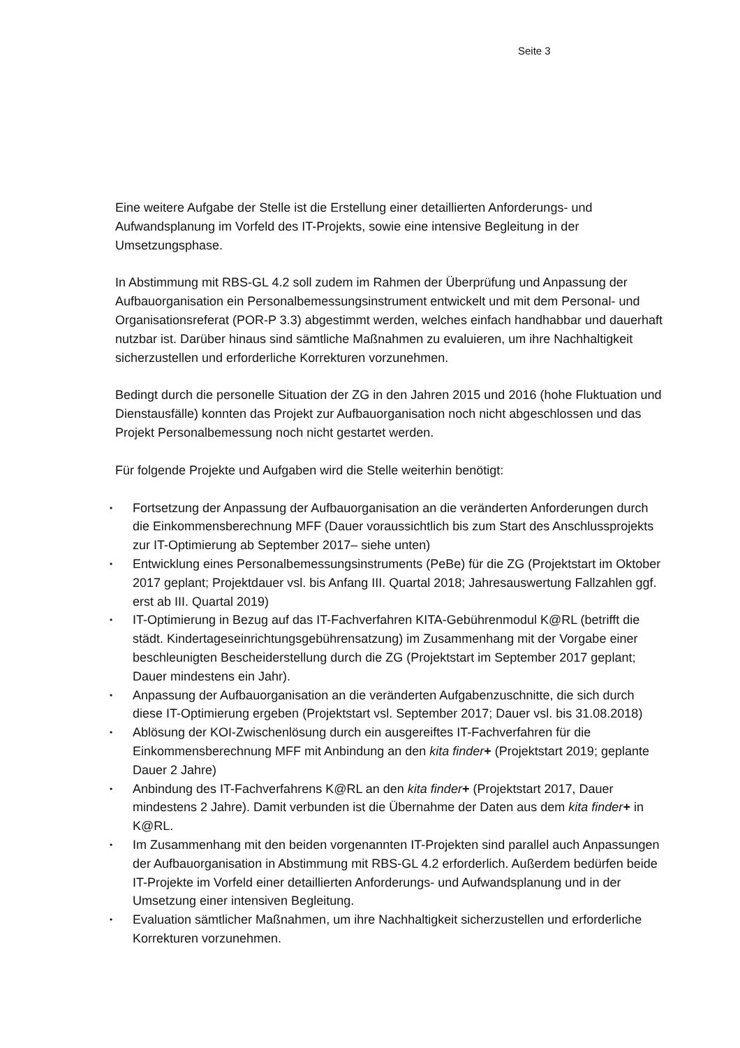Seite 3
Eine weitere Aufgabe der Stelle ist die Erstellung einer detaillierten Anforderungs- und Aufwandsplanung im Vorfeld des IT-Projekts, sowie eine intensive Begleitung in der Umsetzungsphase.
In Abstimmung mit RBS-GL 4.2 soll zudem im Rahmen der Überprüfung und Anpassung der Aufbauorganisation ein Personalbemessungsinstrument entwickelt und mit dem Personal- und Organisationsreferat (POR-P 3.3) abgestimmt werden, welches einfach handhabbar und dauerhaft nutzbar ist. Darüber hinaus sind sämtliche Maßnahmen zu evaluieren, um ihre Nachhaltigkeit sicherzustellen und erforderliche Korrekturen vorzunehmen.
Bedingt durch die personelle Situation der ZG in den Jahren 2015 und 2016 (hohe Fluktuation und Dienstausfälle) konnten das Projekt zur Aufbauorganisation noch nicht abgeschlossen und das Projekt Personalbemessung noch nicht gestartet werden.
Für folgende Projekte und Aufgaben wird die Stelle weiterhin benötigt:
• Fortsetzung der Anpassung der Aufbauorganisation an die veränderten Anforderungen durch die Einkommensberechnung MFF (Dauer voraussichtlich bis zum Start des Anschlussprojekts zur IT-Optimierung ab September 2017– siehe unten)
• Entwicklung eines Personalbemessungsinstruments (PeBe) für die ZG (Projektstart im Oktober 2017 geplant; Projektdauer vsl. bis Anfang III. Quartal 2018; Jahresauswertung Fallzahlen ggf. erst ab III. Quartal 2019)
• IT-Optimierung in Bezug auf das IT-Fachverfahren KITA-Gebührenmodul K@RL (betrifft die städt. Kindertageseinrichtungsgebührensatzung) im Zusammenhang mit der Vorgabe einer beschleunigten Bescheiderstellung durch die ZG (Projektstart im September 2017 geplant; Dauer mindestens ein Jahr).
• Anpassung der Aufbauorganisation an die veränderten Aufgabenzuschnitte, die sich durch diese IT-Optimierung ergeben (Projektstart vsl. September 2017; Dauer vsl. bis 31.08.2018)
• Ablösung der KOI-Zwischenlösung durch ein ausgereiftes IT-Fachverfahren für die Einkommensberechnung MFF mit Anbindung an den kita finder+ (Projektstart 2019; geplante Dauer 2 Jahre)
• Anbindung des IT-Fachverfahrens K@RL an den kita finder+ (Projektstart 2017, Dauer mindestens 2 Jahre). Damit verbunden ist die Übernahme der Daten aus dem kita finder+ in K@RL.
• Im Zusammenhang mit den beiden vorgenannten IT-Projekten sind parallel auch Anpassungen der Aufbauorganisation in Abstimmung mit RBS-GL 4.2 erforderlich. Außerdem bedürfen beide IT-Projekte im Vorfeld einer detaillierten Anforderungs- und Aufwandsplanung und in der Umsetzung einer intensiven Begleitung.
• Evaluation sämtlicher Maßnahmen, um ihre Nachhaltigkeit sicherzustellen und erforderliche Korrekturen vorzunehmen.